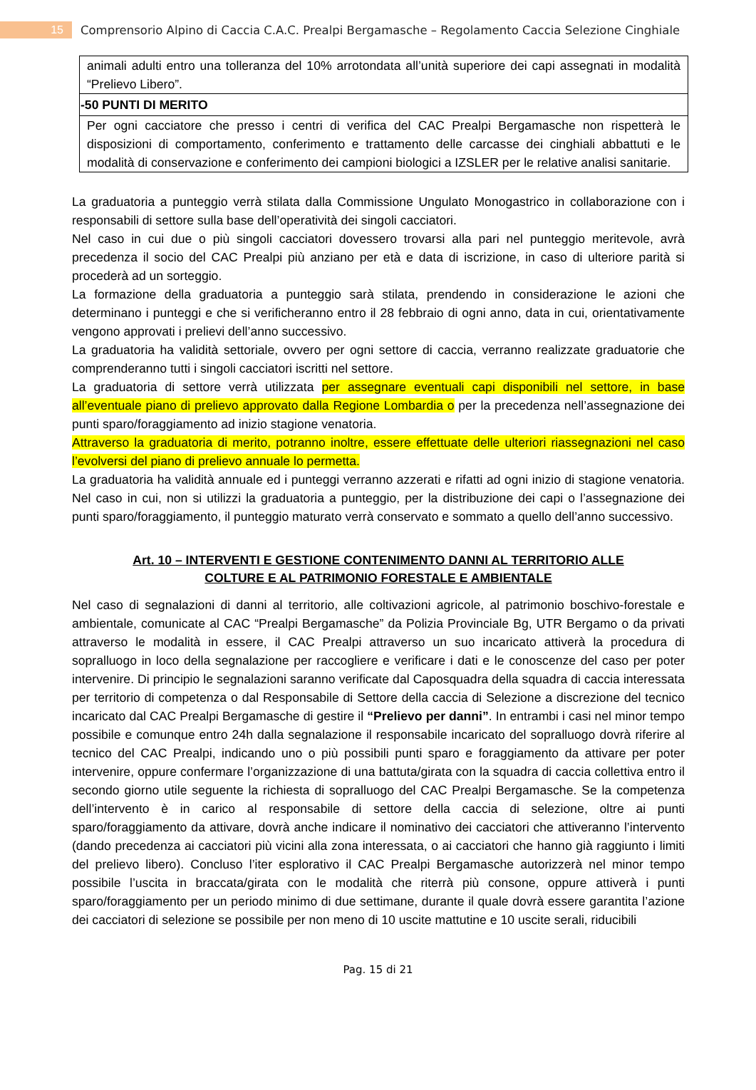15
Comprensorio Alpino di Caccia C.A.C. Prealpi Bergamasche – Regolamento Caccia Selezione Cinghiale
| animali adulti entro una tolleranza del 10% arrotondata all’unità superiore dei capi assegnati in modalità “Prelievo Libero”. |
| -50 PUNTI DI MERITO |
| Per ogni cacciatore che presso i centri di verifica del CAC Prealpi Bergamasche non rispetterà le disposizioni di comportamento, conferimento e trattamento delle carcasse dei cinghiali abbattuti e le modalità di conservazione e conferimento dei campioni biologici a IZSLER per le relative analisi sanitarie. |
La graduatoria a punteggio verrà stilata dalla Commissione Ungulato Monogastrico in collaborazione con i responsabili di settore sulla base dell’operatività dei singoli cacciatori.
Nel caso in cui due o più singoli cacciatori dovessero trovarsi alla pari nel punteggio meritevole, avrà precedenza il socio del CAC Prealpi più anziano per età e data di iscrizione, in caso di ulteriore parità si procederà ad un sorteggio.
La formazione della graduatoria a punteggio sarà stilata, prendendo in considerazione le azioni che determinano i punteggi e che si verificheranno entro il 28 febbraio di ogni anno, data in cui, orientativamente vengono approvati i prelievi dell’anno successivo.
La graduatoria ha validità settoriale, ovvero per ogni settore di caccia, verranno realizzate graduatorie che comprenderanno tutti i singoli cacciatori iscritti nel settore.
La graduatoria di settore verrà utilizzata per assegnare eventuali capi disponibili nel settore, in base all’eventuale piano di prelievo approvato dalla Regione Lombardia o per la precedenza nell’assegnazione dei punti sparo/foraggiamento ad inizio stagione venatoria.
Attraverso la graduatoria di merito, potranno inoltre, essere effettuate delle ulteriori riassegnazioni nel caso l’evolversi del piano di prelievo annuale lo permetta.
La graduatoria ha validità annuale ed i punteggi verranno azzerati e rifatti ad ogni inizio di stagione venatoria. Nel caso in cui, non si utilizzi la graduatoria a punteggio, per la distribuzione dei capi o l’assegnazione dei punti sparo/foraggiamento, il punteggio maturato verrà conservato e sommato a quello dell’anno successivo.
Art. 10 – INTERVENTI E GESTIONE CONTENIMENTO DANNI AL TERRITORIO ALLE
COLTURE E AL PATRIMONIO FORESTALE E AMBIENTALE
Nel caso di segnalazioni di danni al territorio, alle coltivazioni agricole, al patrimonio boschivo-forestale e ambientale, comunicate al CAC “Prealpi Bergamasche” da Polizia Provinciale Bg, UTR Bergamo o da privati attraverso le modalità in essere, il CAC Prealpi attraverso un suo incaricato attiverà la procedura di sopralluogo in loco della segnalazione per raccogliere e verificare i dati e le conoscenze del caso per poter intervenire. Di principio le segnalazioni saranno verificate dal Caposquadra della squadra di caccia interessata per territorio di competenza o dal Responsabile di Settore della caccia di Selezione a discrezione del tecnico incaricato dal CAC Prealpi Bergamasche di gestire il “Prelievo per danni”. In entrambi i casi nel minor tempo possibile e comunque entro 24h dalla segnalazione il responsabile incaricato del sopralluogo dovrà riferire al tecnico del CAC Prealpi, indicando uno o più possibili punti sparo e foraggiamento da attivare per poter intervenire, oppure confermare l’organizzazione di una battuta/girata con la squadra di caccia collettiva entro il secondo giorno utile seguente la richiesta di sopralluogo del CAC Prealpi Bergamasche. Se la competenza dell’intervento è in carico al responsabile di settore della caccia di selezione, oltre ai punti sparo/foraggiamento da attivare, dovrà anche indicare il nominativo dei cacciatori che attiveranno l’intervento (dando precedenza ai cacciatori più vicini alla zona interessata, o ai cacciatori che hanno già raggiunto i limiti del prelievo libero). Concluso l’iter esplorativo il CAC Prealpi Bergamasche autorizzerà nel minor tempo possibile l’uscita in braccata/girata con le modalità che riterrà più consone, oppure attiverà i punti sparo/foraggiamento per un periodo minimo di due settimane, durante il quale dovrà essere garantita l’azione dei cacciatori di selezione se possibile per non meno di 10 uscite mattutine e 10 uscite serali, riducibili
Pag. 15 di 21